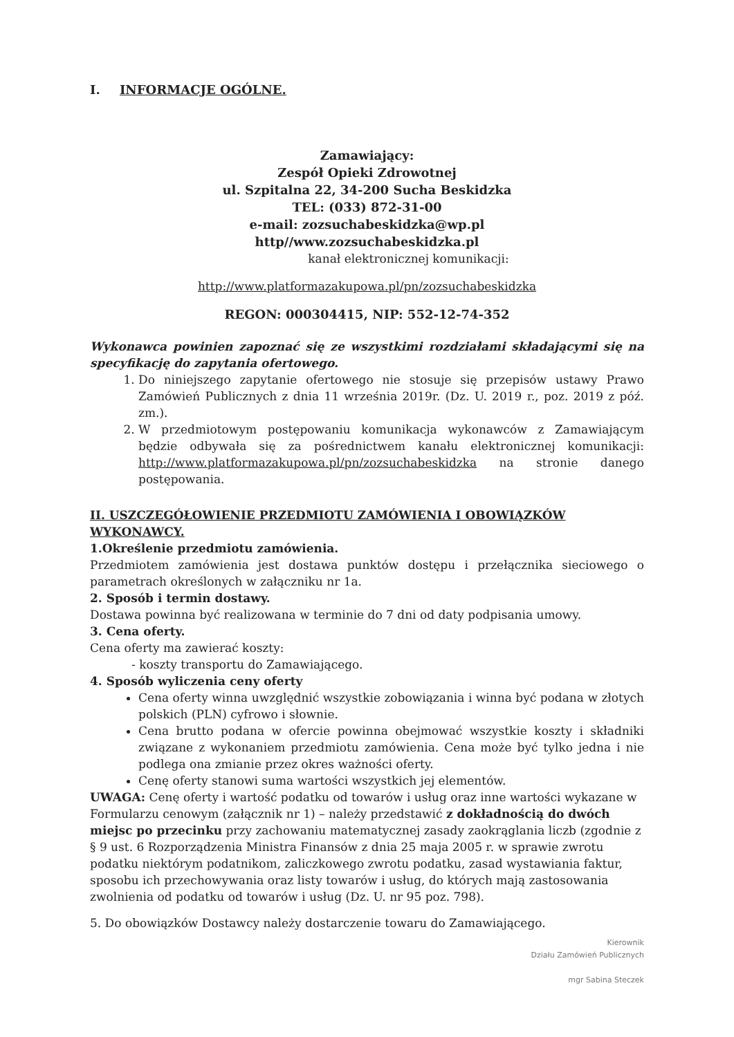I. INFORMACJE OGÓLNE.
Zamawiający:
Zespół Opieki Zdrowotnej
ul. Szpitalna 22, 34-200 Sucha Beskidzka
TEL: (033) 872-31-00
e-mail: zozsuchabeskidzka@wp.pl
http//www.zozsuchabeskidzka.pl
kanał elektronicznej komunikacji:
http://www.platformazakupowa.pl/pn/zozsuchabeskidzka
REGON: 000304415, NIP: 552-12-74-352
Wykonawca powinien zapoznać się ze wszystkimi rozdziałami składającymi się na specyfikację do zapytania ofertowego.
1. Do niniejszego zapytanie ofertowego nie stosuje się przepisów ustawy Prawo Zamówień Publicznych z dnia 11 września 2019r. (Dz. U. 2019 r., poz. 2019 z póź. zm.).
2. W przedmiotowym postępowaniu komunikacja wykonawców z Zamawiającym będzie odbywała się za pośrednictwem kanału elektronicznej komunikacji: http://www.platformazakupowa.pl/pn/zozsuchabeskidzka na stronie danego postępowania.
II. USZCZEGÓŁOWIENIE PRZEDMIOTU ZAMÓWIENIA I OBOWIĄZKÓW WYKONAWCY.
1.Określenie przedmiotu zamówienia.
Przedmiotem zamówienia jest dostawa punktów dostępu i przełącznika sieciowego o parametrach określonych w załączniku nr 1a.
2. Sposób i termin dostawy.
Dostawa powinna być realizowana w terminie do 7 dni od daty podpisania umowy.
3. Cena oferty.
Cena oferty ma zawierać koszty:
- koszty transportu do Zamawiającego.
4. Sposób wyliczenia ceny oferty
Cena oferty winna uwzględnić wszystkie zobowiązania i winna być podana w złotych polskich (PLN) cyfrowo i słownie.
Cena brutto podana w ofercie powinna obejmować wszystkie koszty i składniki związane z wykonaniem przedmiotu zamówienia. Cena może być tylko jedna i nie podlega ona zmianie przez okres ważności oferty.
Cenę oferty stanowi suma wartości wszystkich jej elementów.
UWAGA: Cenę oferty i wartość podatku od towarów i usług oraz inne wartości wykazane w Formularzu cenowym (załącznik nr 1) – należy przedstawić z dokładnością do dwóch miejsc po przecinku przy zachowaniu matematycznej zasady zaokrąglania liczb (zgodnie z § 9 ust. 6 Rozporządzenia Ministra Finansów z dnia 25 maja 2005 r. w sprawie zwrotu podatku niektórym podatnikom, zaliczkowego zwrotu podatku, zasad wystawiania faktur, sposobu ich przechowywania oraz listy towarów i usług, do których mają zastosowania zwolnienia od podatku od towarów i usług (Dz. U. nr 95 poz. 798).
5. Do obowiązków Dostawcy należy dostarczenie towaru do Zamawiającego.
Kierownik
Działu Zamówień Publicznych
mgr Sabina Steczek